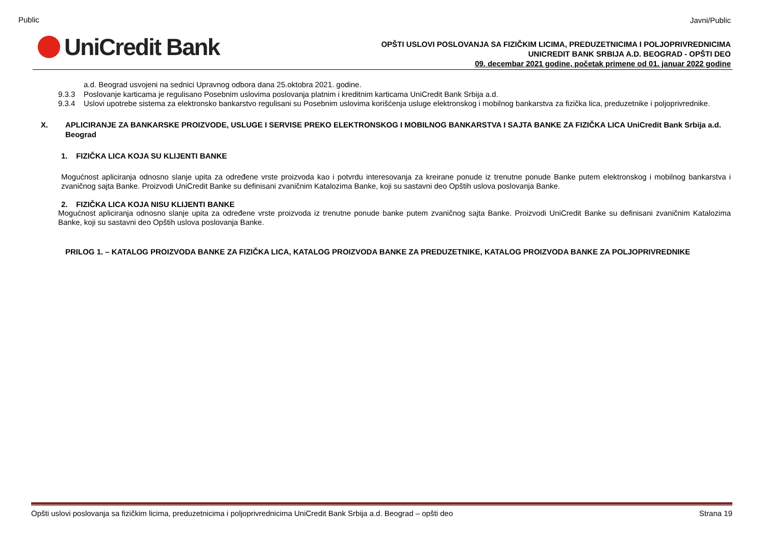Public
UniCredit Bank
Javni/Public
OPŠTI USLOVI POSLOVANJA SA FIZIČKIM LICIMA, PREDUZETNICIMA I POLJOPRIVREDNICIMA
UNICREDIT BANK SRBIJA A.D. BEOGRAD - OPŠTI DEO
09. decembar 2021 godine, početak primene od 01. januar 2022 godine
a.d. Beograd usvojeni na sednici Upravnog odbora dana 25.oktobra 2021. godine.
9.3.3 Poslovanje karticama je regulisano Posebnim uslovima poslovanja platnim i kreditnim karticama UniCredit Bank Srbija a.d.
9.3.4 Uslovi upotrebe sistema za elektronsko bankarstvo regulisani su Posebnim uslovima korišćenja usluge elektronskog i mobilnog bankarstva za fizička lica, preduzetnike i poljoprivrednike.
X. APLICIRANJE ZA BANKARSKE PROIZVODE, USLUGE I SERVISE PREKO ELEKTRONSKOG I MOBILNOG BANKARSTVA I SAJTA BANKE ZA FIZIČKA LICA UniCredit Bank Srbija a.d. Beograd
1. FIZIČKA LICA KOJA SU KLIJENTI BANKE
Mogućnost apliciranja odnosno slanje upita za određene vrste proizvoda kao i potvrdu interesovanja za kreirane ponude iz trenutne ponude Banke putem elektronskog i mobilnog bankarstva i zvaničnog sajta Banke. Proizvodi UniCredit Banke su definisani zvaničnim Katalozima Banke, koji su sastavni deo Opštih uslova poslovanja Banke.
2. FIZIČKA LICA KOJA NISU KLIJENTI BANKE
Mogućnost apliciranja odnosno slanje upita za određene vrste proizvoda iz trenutne ponude banke putem zvaničnog sajta Banke. Proizvodi UniCredit Banke su definisani zvaničnim Katalozima Banke, koji su sastavni deo Opštih uslova poslovanja Banke.
PRILOG 1. – KATALOG PROIZVODA BANKE ZA FIZIČKA LICA, KATALOG PROIZVODA BANKE ZA PREDUZETNIKE, KATALOG PROIZVODA BANKE ZA POLJOPRIVREDNIKE
Opšti uslovi poslovanja sa fizičkim licima, preduzetnicima i poljoprivrednicima UniCredit Bank Srbija a.d. Beograd – opšti deo Strana 19